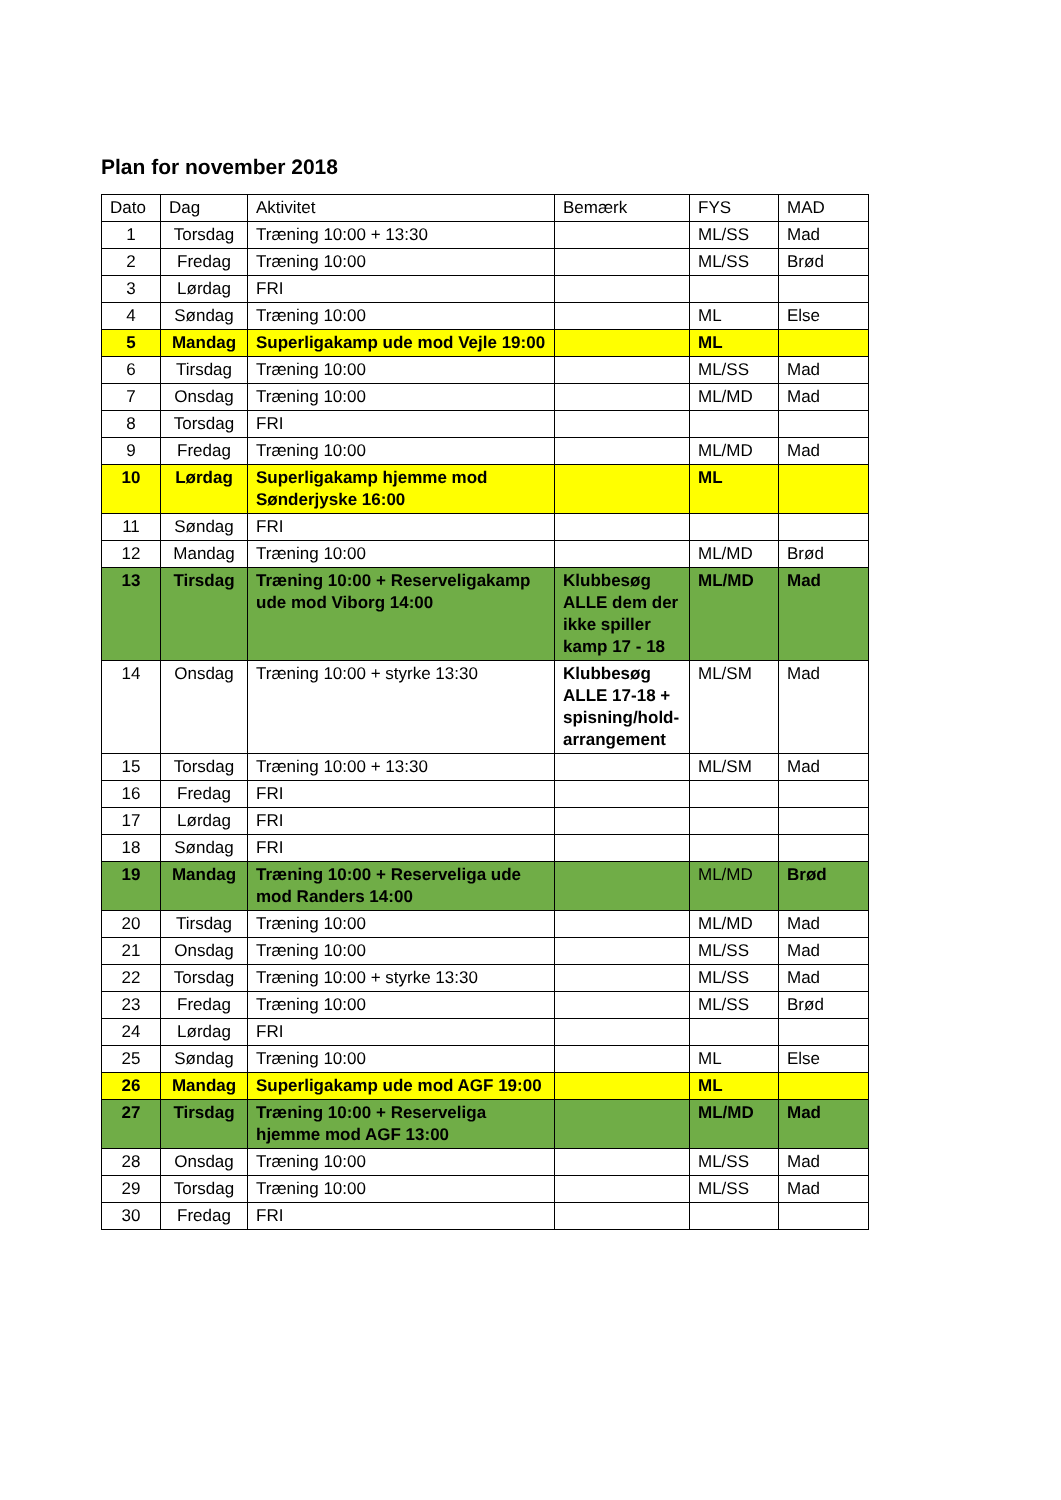Plan for november 2018
| Dato | Dag | Aktivitet | Bemærk | FYS | MAD |
| --- | --- | --- | --- | --- | --- |
| 1 | Torsdag | Træning 10:00 + 13:30 | | ML/SS | Mad |
| 2 | Fredag | Træning 10:00 | | ML/SS | Brød |
| 3 | Lørdag | FRI | | | |
| 4 | Søndag | Træning 10:00 | | ML | Else |
| 5 | Mandag | Superligakamp ude mod Vejle 19:00 | | ML | |
| 6 | Tirsdag | Træning 10:00 | | ML/SS | Mad |
| 7 | Onsdag | Træning 10:00 | | ML/MD | Mad |
| 8 | Torsdag | FRI | | | |
| 9 | Fredag | Træning 10:00 | | ML/MD | Mad |
| 10 | Lørdag | Superligakamp hjemme mod Sønderjyske 16:00 | | ML | |
| 11 | Søndag | FRI | | | |
| 12 | Mandag | Træning 10:00 | | ML/MD | Brød |
| 13 | Tirsdag | Træning 10:00 + Reserveligakamp ude mod Viborg 14:00 | Klubbesøg ALLE dem der ikke spiller kamp 17 - 18 | ML/MD | Mad |
| 14 | Onsdag | Træning 10:00 + styrke 13:30 | Klubbesøg ALLE 17-18 + spisning/hold-arrangement | ML/SM | Mad |
| 15 | Torsdag | Træning 10:00 + 13:30 | | ML/SM | Mad |
| 16 | Fredag | FRI | | | |
| 17 | Lørdag | FRI | | | |
| 18 | Søndag | FRI | | | |
| 19 | Mandag | Træning 10:00 + Reserveliga ude mod Randers 14:00 | | ML/MD | Brød |
| 20 | Tirsdag | Træning 10:00 | | ML/MD | Mad |
| 21 | Onsdag | Træning 10:00 | | ML/SS | Mad |
| 22 | Torsdag | Træning 10:00 + styrke 13:30 | | ML/SS | Mad |
| 23 | Fredag | Træning 10:00 | | ML/SS | Brød |
| 24 | Lørdag | FRI | | | |
| 25 | Søndag | Træning 10:00 | | ML | Else |
| 26 | Mandag | Superligakamp ude mod AGF 19:00 | | ML | |
| 27 | Tirsdag | Træning 10:00 + Reserveliga hjemme mod AGF 13:00 | | ML/MD | Mad |
| 28 | Onsdag | Træning 10:00 | | ML/SS | Mad |
| 29 | Torsdag | Træning 10:00 | | ML/SS | Mad |
| 30 | Fredag | FRI | | | |